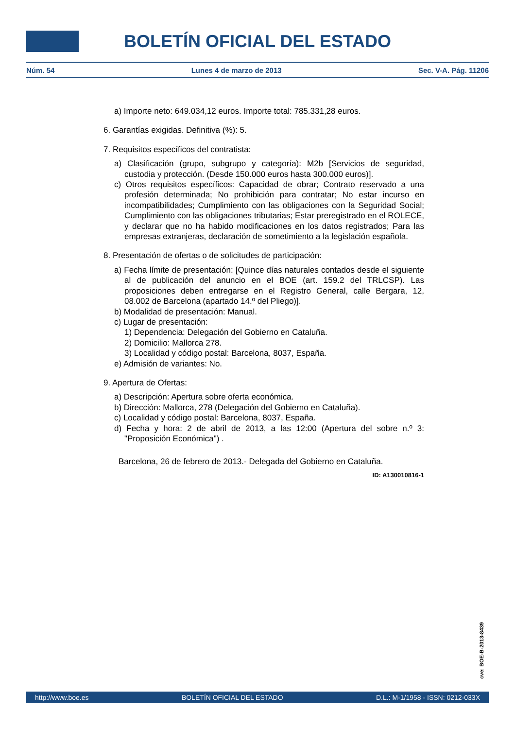BOLETÍN OFICIAL DEL ESTADO
Núm. 54 Lunes 4 de marzo de 2013 Sec. V-A. Pág. 11206
a) Importe neto: 649.034,12 euros. Importe total: 785.331,28 euros.
6. Garantías exigidas. Definitiva (%): 5.
7. Requisitos específicos del contratista:
a) Clasificación (grupo, subgrupo y categoría): M2b [Servicios de seguridad, custodia y protección. (Desde 150.000 euros hasta 300.000 euros)].
c) Otros requisitos específicos: Capacidad de obrar; Contrato reservado a una profesión determinada; No prohibición para contratar; No estar incurso en incompatibilidades; Cumplimiento con las obligaciones con la Seguridad Social; Cumplimiento con las obligaciones tributarias; Estar preregistrado en el ROLECE, y declarar que no ha habido modificaciones en los datos registrados; Para las empresas extranjeras, declaración de sometimiento a la legislación española.
8. Presentación de ofertas o de solicitudes de participación:
a) Fecha límite de presentación: [Quince días naturales contados desde el siguiente al de publicación del anuncio en el BOE (art. 159.2 del TRLCSP). Las proposiciones deben entregarse en el Registro General, calle Bergara, 12, 08.002 de Barcelona (apartado 14.º del Pliego)].
b) Modalidad de presentación: Manual.
c) Lugar de presentación:
1) Dependencia: Delegación del Gobierno en Cataluña.
2) Domicilio: Mallorca 278.
3) Localidad y código postal: Barcelona, 8037, España.
e) Admisión de variantes: No.
9. Apertura de Ofertas:
a) Descripción: Apertura sobre oferta económica.
b) Dirección: Mallorca, 278 (Delegación del Gobierno en Cataluña).
c) Localidad y código postal: Barcelona, 8037, España.
d) Fecha y hora: 2 de abril de 2013, a las 12:00 (Apertura del sobre n.º 3: "Proposición Económica") .
Barcelona, 26 de febrero de 2013.- Delegada del Gobierno en Cataluña.
ID: A130010816-1
cve: BOE-B-2013-8439
http://www.boe.es BOLETÍN OFICIAL DEL ESTADO D.L.: M-1/1958 - ISSN: 0212-033X